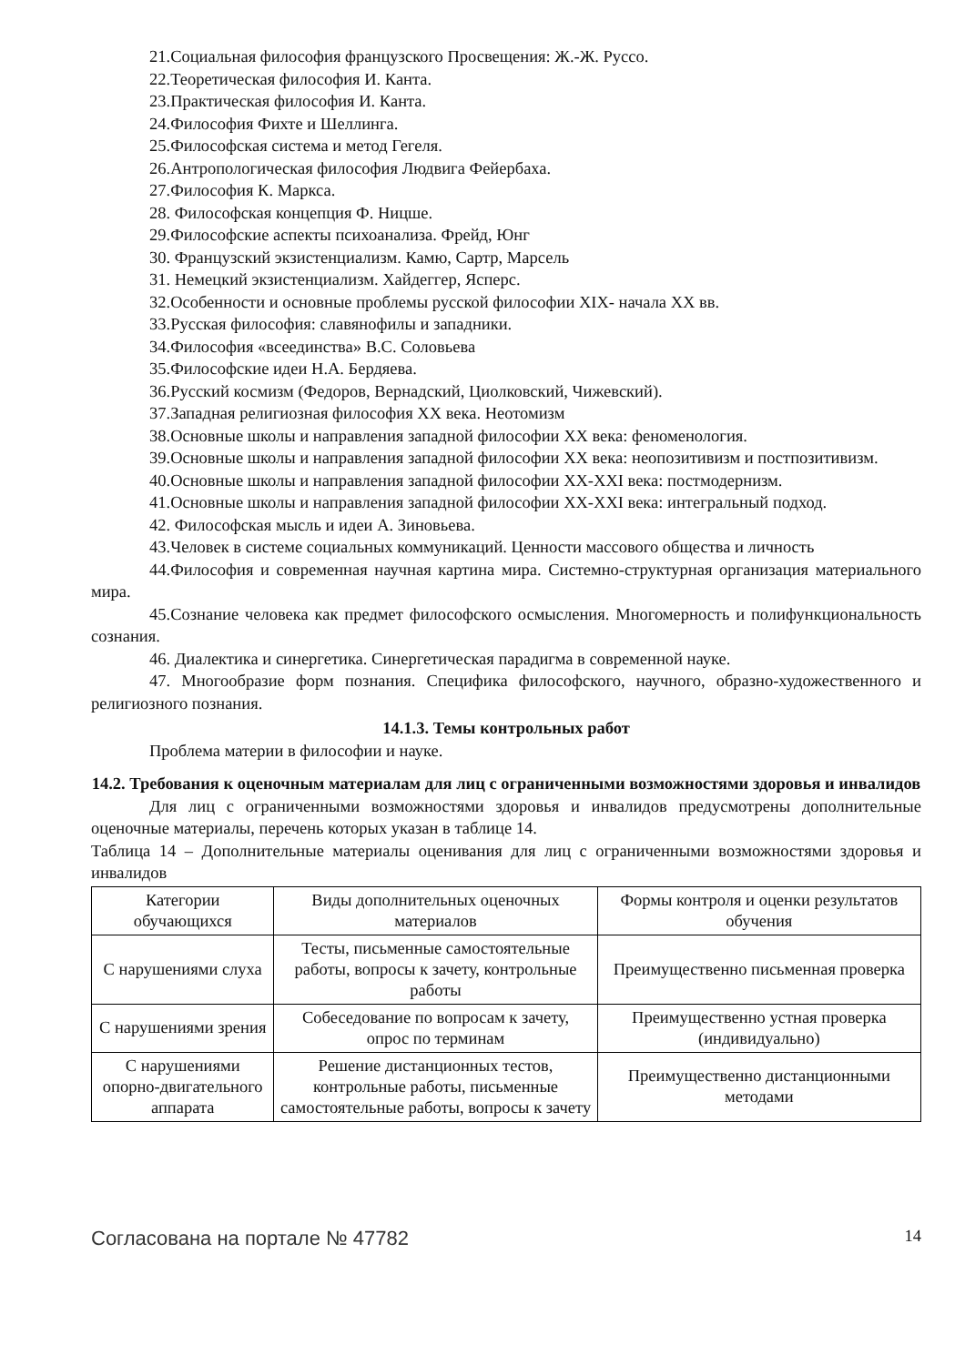21.Социальная философия французского Просвещения: Ж.-Ж. Руссо.
22.Теоретическая философия И. Канта.
23.Практическая философия И. Канта.
24.Философия Фихте и Шеллинга.
25.Философская система и метод Гегеля.
26.Антропологическая философия Людвига Фейербаха.
27.Философия К. Маркса.
28. Философская концепция Ф. Ницше.
29.Философские аспекты психоанализа. Фрейд, Юнг
30. Французский экзистенциализм. Камю, Сартр, Марсель
31. Немецкий экзистенциализм. Хайдеггер, Ясперс.
32.Особенности и основные проблемы русской философии XIX- начала XX вв.
33.Русская философия: славянофилы и западники.
34.Философия «всеединства» В.С. Соловьева
35.Философские идеи Н.А. Бердяева.
36.Русский космизм (Федоров, Вернадский, Циолковский, Чижевский).
37.Западная религиозная философия XX века. Неотомизм
38.Основные школы и направления западной философии XX века: феноменология.
39.Основные школы и направления западной философии XX века: неопозитивизм и постпозитивизм.
40.Основные школы и направления западной философии XX-XXI века: постмодернизм.
41.Основные школы и направления западной философии XX-XXI века: интегральный подход.
42. Философская мысль и идеи А. Зиновьева.
43.Человек в системе социальных коммуникаций. Ценности массового общества и личность
44.Философия и современная научная картина мира. Системно-структурная организация материального мира.
45.Сознание человека как предмет философского осмысления. Многомерность и полифункциональность сознания.
46. Диалектика и синергетика. Синергетическая парадигма в современной науке.
47. Многообразие форм познания. Специфика философского, научного, образно-художественного и религиозного познания.
14.1.3. Темы контрольных работ
Проблема материи в философии и науке.
14.2. Требования к оценочным материалам для лиц с ограниченными возможностями здоровья и инвалидов
Для лиц с ограниченными возможностями здоровья и инвалидов предусмотрены дополнительные оценочные материалы, перечень которых указан в таблице 14.
Таблица 14 – Дополнительные материалы оценивания для лиц с ограниченными возможностями здоровья и инвалидов
| Категории обучающихся | Виды дополнительных оценочных материалов | Формы контроля и оценки результатов обучения |
| С нарушениями слуха | Тесты, письменные самостоятельные работы, вопросы к зачету, контрольные работы | Преимущественно письменная проверка |
| С нарушениями зрения | Собеседование по вопросам к зачету, опрос по терминам | Преимущественно устная проверка (индивидуально) |
| С нарушениями опорно-двигательного аппарата | Решение дистанционных тестов, контрольные работы, письменные самостоятельные работы, вопросы к зачету | Преимущественно дистанционными методами |
Согласована на портале № 47782 14